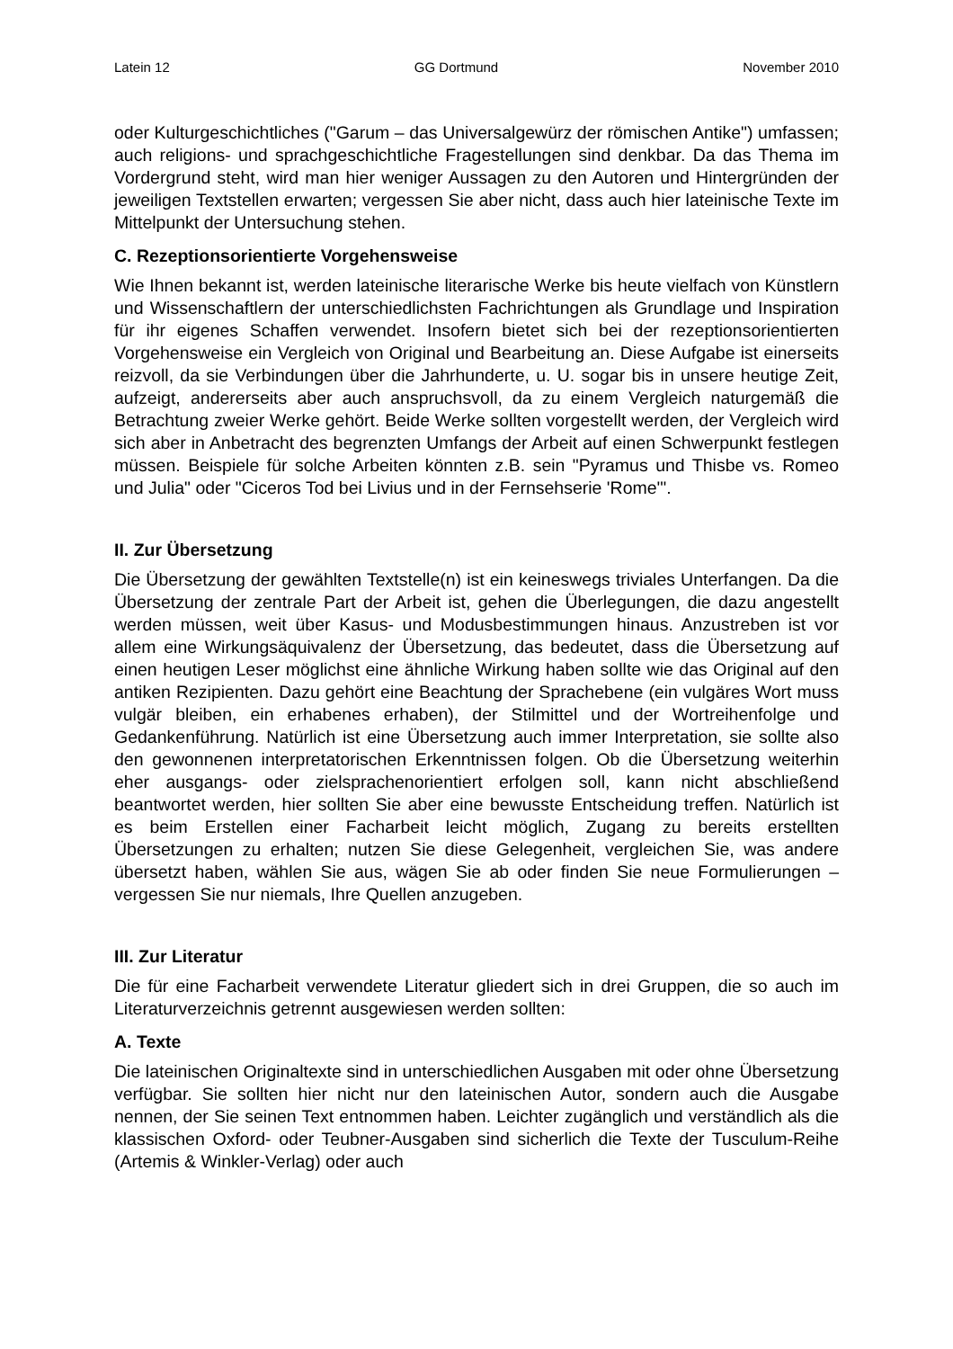Latein 12 GG Dortmund November 2010
oder Kulturgeschichtliches ("Garum – das Universalgewürz der römischen Antike") umfassen; auch religions- und sprachgeschichtliche Fragestellungen sind denkbar. Da das Thema im Vordergrund steht, wird man hier weniger Aussagen zu den Autoren und Hintergründen der jeweiligen Textstellen erwarten; vergessen Sie aber nicht, dass auch hier lateinische Texte im Mittelpunkt der Untersuchung stehen.
C. Rezeptionsorientierte Vorgehensweise
Wie Ihnen bekannt ist, werden lateinische literarische Werke bis heute vielfach von Künstlern und Wissenschaftlern der unterschiedlichsten Fachrichtungen als Grundlage und Inspiration für ihr eigenes Schaffen verwendet. Insofern bietet sich bei der rezeptionsorientierten Vorgehensweise ein Vergleich von Original und Bearbeitung an. Diese Aufgabe ist einerseits reizvoll, da sie Verbindungen über die Jahrhunderte, u. U. sogar bis in unsere heutige Zeit, aufzeigt, andererseits aber auch anspruchsvoll, da zu einem Vergleich naturgemäß die Betrachtung zweier Werke gehört. Beide Werke sollten vorgestellt werden, der Vergleich wird sich aber in Anbetracht des begrenzten Umfangs der Arbeit auf einen Schwerpunkt festlegen müssen. Beispiele für solche Arbeiten könnten z.B. sein "Pyramus und Thisbe vs. Romeo und Julia" oder "Ciceros Tod bei Livius und in der Fernsehserie 'Rome'".
II. Zur Übersetzung
Die Übersetzung der gewählten Textstelle(n) ist ein keineswegs triviales Unterfangen. Da die Übersetzung der zentrale Part der Arbeit ist, gehen die Überlegungen, die dazu angestellt werden müssen, weit über Kasus- und Modusbestimmungen hinaus. Anzustreben ist vor allem eine Wirkungsäquivalenz der Übersetzung, das bedeutet, dass die Übersetzung auf einen heutigen Leser möglichst eine ähnliche Wirkung haben sollte wie das Original auf den antiken Rezipienten. Dazu gehört eine Beachtung der Sprachebene (ein vulgäres Wort muss vulgär bleiben, ein erhabenes erhaben), der Stilmittel und der Wortreihenfolge und Gedankenführung. Natürlich ist eine Übersetzung auch immer Interpretation, sie sollte also den gewonnenen interpretatorischen Erkenntnissen folgen. Ob die Übersetzung weiterhin eher ausgangs- oder zielsprachenorientiert erfolgen soll, kann nicht abschließend beantwortet werden, hier sollten Sie aber eine bewusste Entscheidung treffen. Natürlich ist es beim Erstellen einer Facharbeit leicht möglich, Zugang zu bereits erstellten Übersetzungen zu erhalten; nutzen Sie diese Gelegenheit, vergleichen Sie, was andere übersetzt haben, wählen Sie aus, wägen Sie ab oder finden Sie neue Formulierungen – vergessen Sie nur niemals, Ihre Quellen anzugeben.
III. Zur Literatur
Die für eine Facharbeit verwendete Literatur gliedert sich in drei Gruppen, die so auch im Literaturverzeichnis getrennt ausgewiesen werden sollten:
A. Texte
Die lateinischen Originaltexte sind in unterschiedlichen Ausgaben mit oder ohne Übersetzung verfügbar. Sie sollten hier nicht nur den lateinischen Autor, sondern auch die Ausgabe nennen, der Sie seinen Text entnommen haben. Leichter zugänglich und verständlich als die klassischen Oxford- oder Teubner-Ausgaben sind sicherlich die Texte der Tusculum-Reihe (Artemis & Winkler-Verlag) oder auch